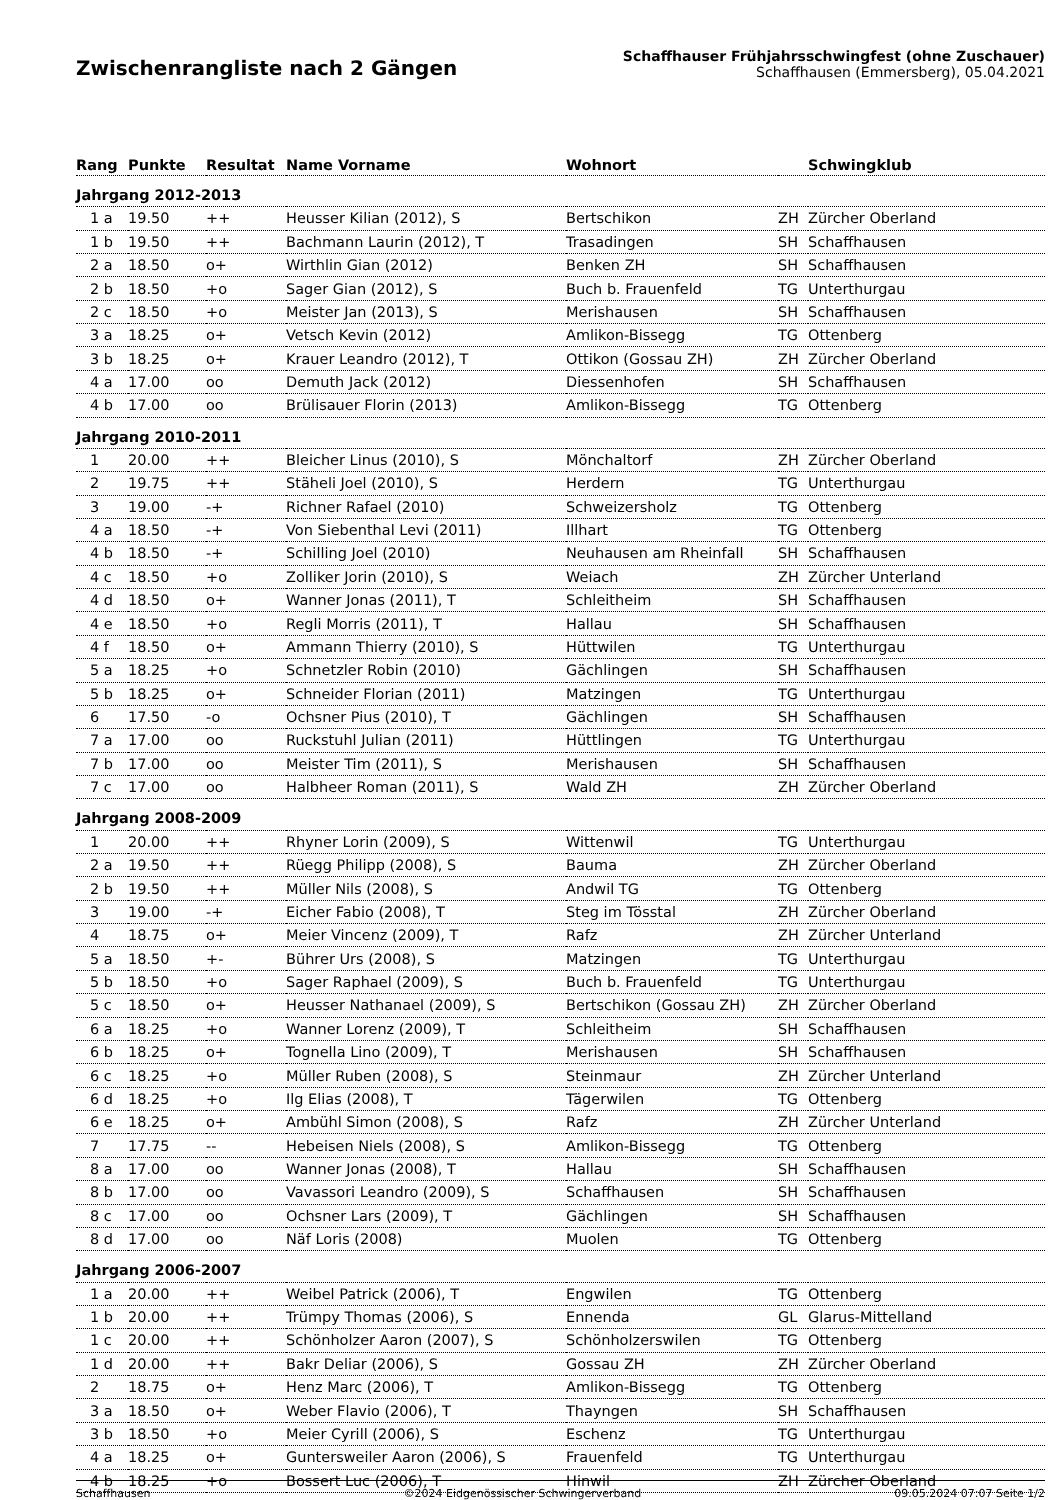Zwischenrangliste nach 2 Gängen
Schaffhauser Frühjahrsschwingfest (ohne Zuschauer)
Schaffhausen (Emmersberg), 05.04.2021
| Rang | Punkte | Resultat | Name Vorname | Wohnort | | Schwingklub |
| --- | --- | --- | --- | --- | --- | --- |
| Jahrgang 2012-2013 | | | | | | |
| 1 a | 19.50 | ++ | Heusser Kilian (2012), S | Bertschikon | ZH | Zürcher Oberland |
| 1 b | 19.50 | ++ | Bachmann Laurin (2012), T | Trasadingen | SH | Schaffhausen |
| 2 a | 18.50 | o+ | Wirthlin Gian (2012) | Benken ZH | SH | Schaffhausen |
| 2 b | 18.50 | +o | Sager Gian (2012), S | Buch b. Frauenfeld | TG | Unterthurgau |
| 2 c | 18.50 | +o | Meister Jan (2013), S | Merishausen | SH | Schaffhausen |
| 3 a | 18.25 | o+ | Vetsch Kevin (2012) | Amlikon-Bissegg | TG | Ottenberg |
| 3 b | 18.25 | o+ | Krauer Leandro (2012), T | Ottikon (Gossau ZH) | ZH | Zürcher Oberland |
| 4 a | 17.00 | oo | Demuth Jack (2012) | Diessenhofen | SH | Schaffhausen |
| 4 b | 17.00 | oo | Brülisauer Florin (2013) | Amlikon-Bissegg | TG | Ottenberg |
| Jahrgang 2010-2011 | | | | | | |
| 1 | 20.00 | ++ | Bleicher Linus (2010), S | Mönchaltorf | ZH | Zürcher Oberland |
| 2 | 19.75 | ++ | Stäheli Joel (2010), S | Herdern | TG | Unterthurgau |
| 3 | 19.00 | -+ | Richner Rafael (2010) | Schweizersholz | TG | Ottenberg |
| 4 a | 18.50 | -+ | Von Siebenthal Levi (2011) | Illhart | TG | Ottenberg |
| 4 b | 18.50 | -+ | Schilling Joel (2010) | Neuhausen am Rheinfall | SH | Schaffhausen |
| 4 c | 18.50 | +o | Zolliker Jorin (2010), S | Weiach | ZH | Zürcher Unterland |
| 4 d | 18.50 | o+ | Wanner Jonas (2011), T | Schleitheim | SH | Schaffhausen |
| 4 e | 18.50 | +o | Regli Morris (2011), T | Hallau | SH | Schaffhausen |
| 4 f | 18.50 | o+ | Ammann Thierry (2010), S | Hüttwilen | TG | Unterthurgau |
| 5 a | 18.25 | +o | Schnetzler Robin (2010) | Gächlingen | SH | Schaffhausen |
| 5 b | 18.25 | o+ | Schneider Florian (2011) | Matzingen | TG | Unterthurgau |
| 6 | 17.50 | -o | Ochsner Pius (2010), T | Gächlingen | SH | Schaffhausen |
| 7 a | 17.00 | oo | Ruckstuhl Julian (2011) | Hüttlingen | TG | Unterthurgau |
| 7 b | 17.00 | oo | Meister Tim (2011), S | Merishausen | SH | Schaffhausen |
| 7 c | 17.00 | oo | Halbheer Roman (2011), S | Wald ZH | ZH | Zürcher Oberland |
| Jahrgang 2008-2009 | | | | | | |
| 1 | 20.00 | ++ | Rhyner Lorin (2009), S | Wittenwil | TG | Unterthurgau |
| 2 a | 19.50 | ++ | Rüegg Philipp (2008), S | Bauma | ZH | Zürcher Oberland |
| 2 b | 19.50 | ++ | Müller Nils (2008), S | Andwil TG | TG | Ottenberg |
| 3 | 19.00 | -+ | Eicher Fabio (2008), T | Steg im Tösstal | ZH | Zürcher Oberland |
| 4 | 18.75 | o+ | Meier Vincenz (2009), T | Rafz | ZH | Zürcher Unterland |
| 5 a | 18.50 | +- | Bührer Urs (2008), S | Matzingen | TG | Unterthurgau |
| 5 b | 18.50 | +o | Sager Raphael (2009), S | Buch b. Frauenfeld | TG | Unterthurgau |
| 5 c | 18.50 | o+ | Heusser Nathanael (2009), S | Bertschikon (Gossau ZH) | ZH | Zürcher Oberland |
| 6 a | 18.25 | +o | Wanner Lorenz (2009), T | Schleitheim | SH | Schaffhausen |
| 6 b | 18.25 | o+ | Tognella Lino (2009), T | Merishausen | SH | Schaffhausen |
| 6 c | 18.25 | +o | Müller Ruben (2008), S | Steinmaur | ZH | Zürcher Unterland |
| 6 d | 18.25 | +o | Ilg Elias (2008), T | Tägerwilen | TG | Ottenberg |
| 6 e | 18.25 | o+ | Ambühl Simon (2008), S | Rafz | ZH | Zürcher Unterland |
| 7 | 17.75 | -- | Hebeisen Niels (2008), S | Amlikon-Bissegg | TG | Ottenberg |
| 8 a | 17.00 | oo | Wanner Jonas (2008), T | Hallau | SH | Schaffhausen |
| 8 b | 17.00 | oo | Vavassori Leandro (2009), S | Schaffhausen | SH | Schaffhausen |
| 8 c | 17.00 | oo | Ochsner Lars (2009), T | Gächlingen | SH | Schaffhausen |
| 8 d | 17.00 | oo | Näf Loris (2008) | Muolen | TG | Ottenberg |
| Jahrgang 2006-2007 | | | | | | |
| 1 a | 20.00 | ++ | Weibel Patrick (2006), T | Engwilen | TG | Ottenberg |
| 1 b | 20.00 | ++ | Trümpy Thomas (2006), S | Ennenda | GL | Glarus-Mittelland |
| 1 c | 20.00 | ++ | Schönholzer Aaron (2007), S | Schönholzerswilen | TG | Ottenberg |
| 1 d | 20.00 | ++ | Bakr Deliar (2006), S | Gossau ZH | ZH | Zürcher Oberland |
| 2 | 18.75 | o+ | Henz Marc (2006), T | Amlikon-Bissegg | TG | Ottenberg |
| 3 a | 18.50 | o+ | Weber Flavio (2006), T | Thayngen | SH | Schaffhausen |
| 3 b | 18.50 | +o | Meier Cyrill (2006), S | Eschenz | TG | Unterthurgau |
| 4 a | 18.25 | o+ | Guntersweiler Aaron (2006), S | Frauenfeld | TG | Unterthurgau |
| 4 b | 18.25 | +o | Bossert Luc (2006), T | Hinwil | ZH | Zürcher Oberland |
Schaffhausen ©2024 Eidgenössischer Schwingerverband 09.05.2024 07:07 Seite 1/2